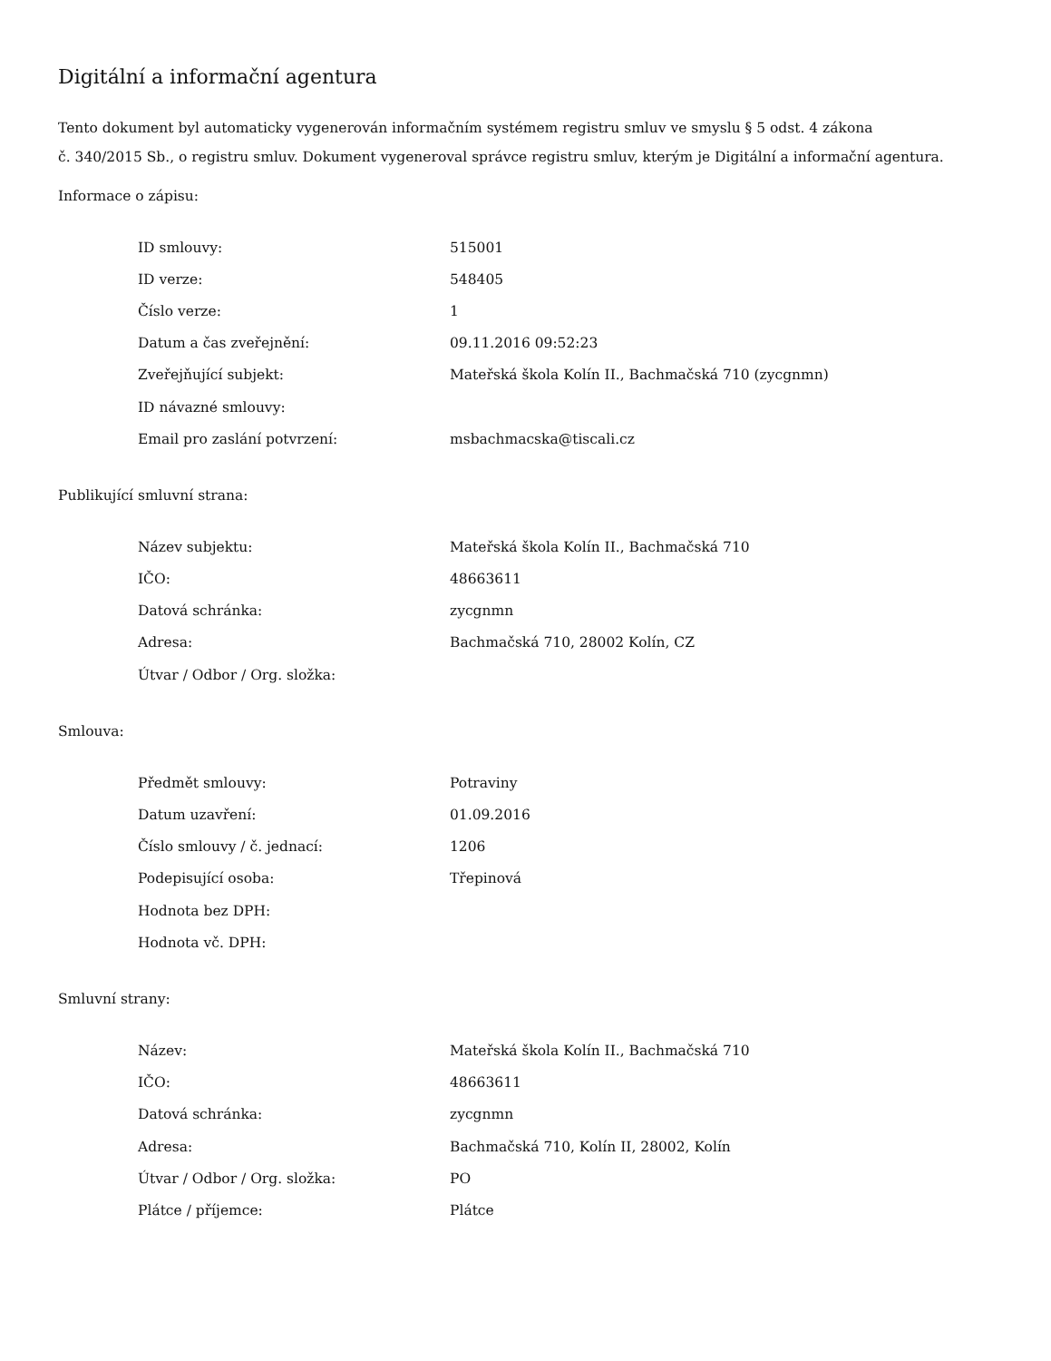Digitální a informační agentura
Tento dokument byl automaticky vygenerován informačním systémem registru smluv ve smyslu § 5 odst. 4 zákona
č. 340/2015 Sb., o registru smluv. Dokument vygeneroval správce registru smluv, kterým je Digitální a informační agentura.
Informace o zápisu:
| ID smlouvy: | 515001 |
| ID verze: | 548405 |
| Číslo verze: | 1 |
| Datum a čas zveřejnění: | 09.11.2016 09:52:23 |
| Zveřejňující subjekt: | Mateřská škola Kolín II., Bachmačská 710 (zycgnmn) |
| ID návazné smlouvy: | |
| Email pro zaslání potvrzení: | msbachmacska@tiscali.cz |
Publikující smluvní strana:
| Název subjektu: | Mateřská škola Kolín II., Bachmačská 710 |
| IČO: | 48663611 |
| Datová schránka: | zycgnmn |
| Adresa: | Bachmačská 710, 28002 Kolín, CZ |
| Útvar / Odbor / Org. složka: | |
Smlouva:
| Předmět smlouvy: | Potraviny |
| Datum uzavření: | 01.09.2016 |
| Číslo smlouvy / č. jednací: | 1206 |
| Podepisující osoba: | Třepinová |
| Hodnota bez DPH: | |
| Hodnota vč. DPH: | |
Smluvní strany:
| Název: | Mateřská škola Kolín II., Bachmačská 710 |
| IČO: | 48663611 |
| Datová schránka: | zycgnmn |
| Adresa: | Bachmačská 710, Kolín II, 28002, Kolín |
| Útvar / Odbor / Org. složka: | PO |
| Plátce / příjemce: | Plátce |